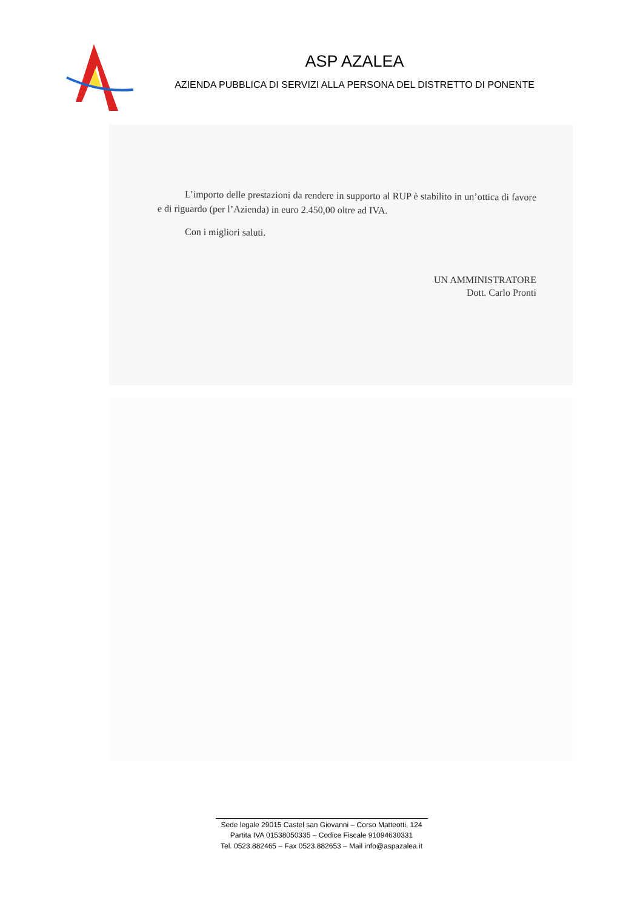ASP AZALEA
AZIENDA PUBBLICA DI SERVIZI ALLA PERSONA DEL DISTRETTO DI PONENTE
L’importo delle prestazioni da rendere in supporto al RUP è stabilito in un’ottica di favore e di riguardo (per l’Azienda) in euro 2.450,00 oltre ad IVA.
Con i migliori saluti.
UN AMMINISTRATORE
Dott. Carlo Pronti
Sede legale 29015 Castel san Giovanni – Corso Matteotti, 124
Partita IVA 01538050335 – Codice Fiscale 91094630331
Tel. 0523.882465 – Fax 0523.882653 – Mail info@aspazalea.it